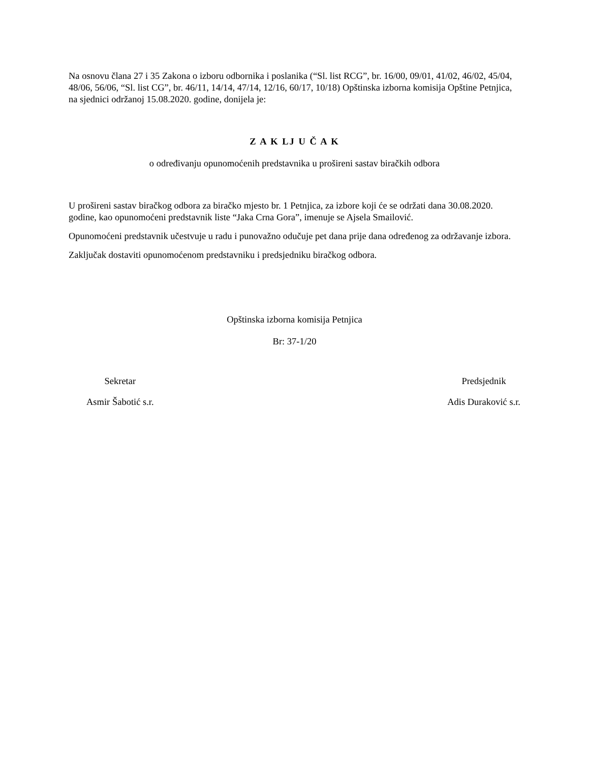Na osnovu člana 27 i 35 Zakona o izboru odbornika i poslanika (“Sl. list RCG”, br. 16/00, 09/01, 41/02, 46/02, 45/04, 48/06, 56/06, “Sl. list CG”, br. 46/11, 14/14, 47/14, 12/16, 60/17, 10/18) Opštinska izborna komisija Opštine Petnjica, na sjednici održanoj 15.08.2020. godine, donijela je:
Z A K LJ U Č A K
o određivanju opunomoćenih predstavnika u prošireni sastav biračkih odbora
U prošireni sastav biračkog odbora za biračko mjesto br. 1 Petnjica, za izbore koji će se održati dana 30.08.2020. godine, kao opunomoćeni predstavnik liste “Jaka Crna Gora”, imenuje se Ajsela Smailović.
Opunomoćeni predstavnik učestvuje u radu i punovažno odučuje pet dana prije dana određenog za održavanje izbora.
Zaključak dostaviti opunomoćenom predstavniku i predsjedniku biračkog odbora.
Opštinska izborna komisija Petnjica
Br: 37-1/20
Sekretar
Asmir Šabotić s.r.
Predsjednik
Adis Duraković s.r.